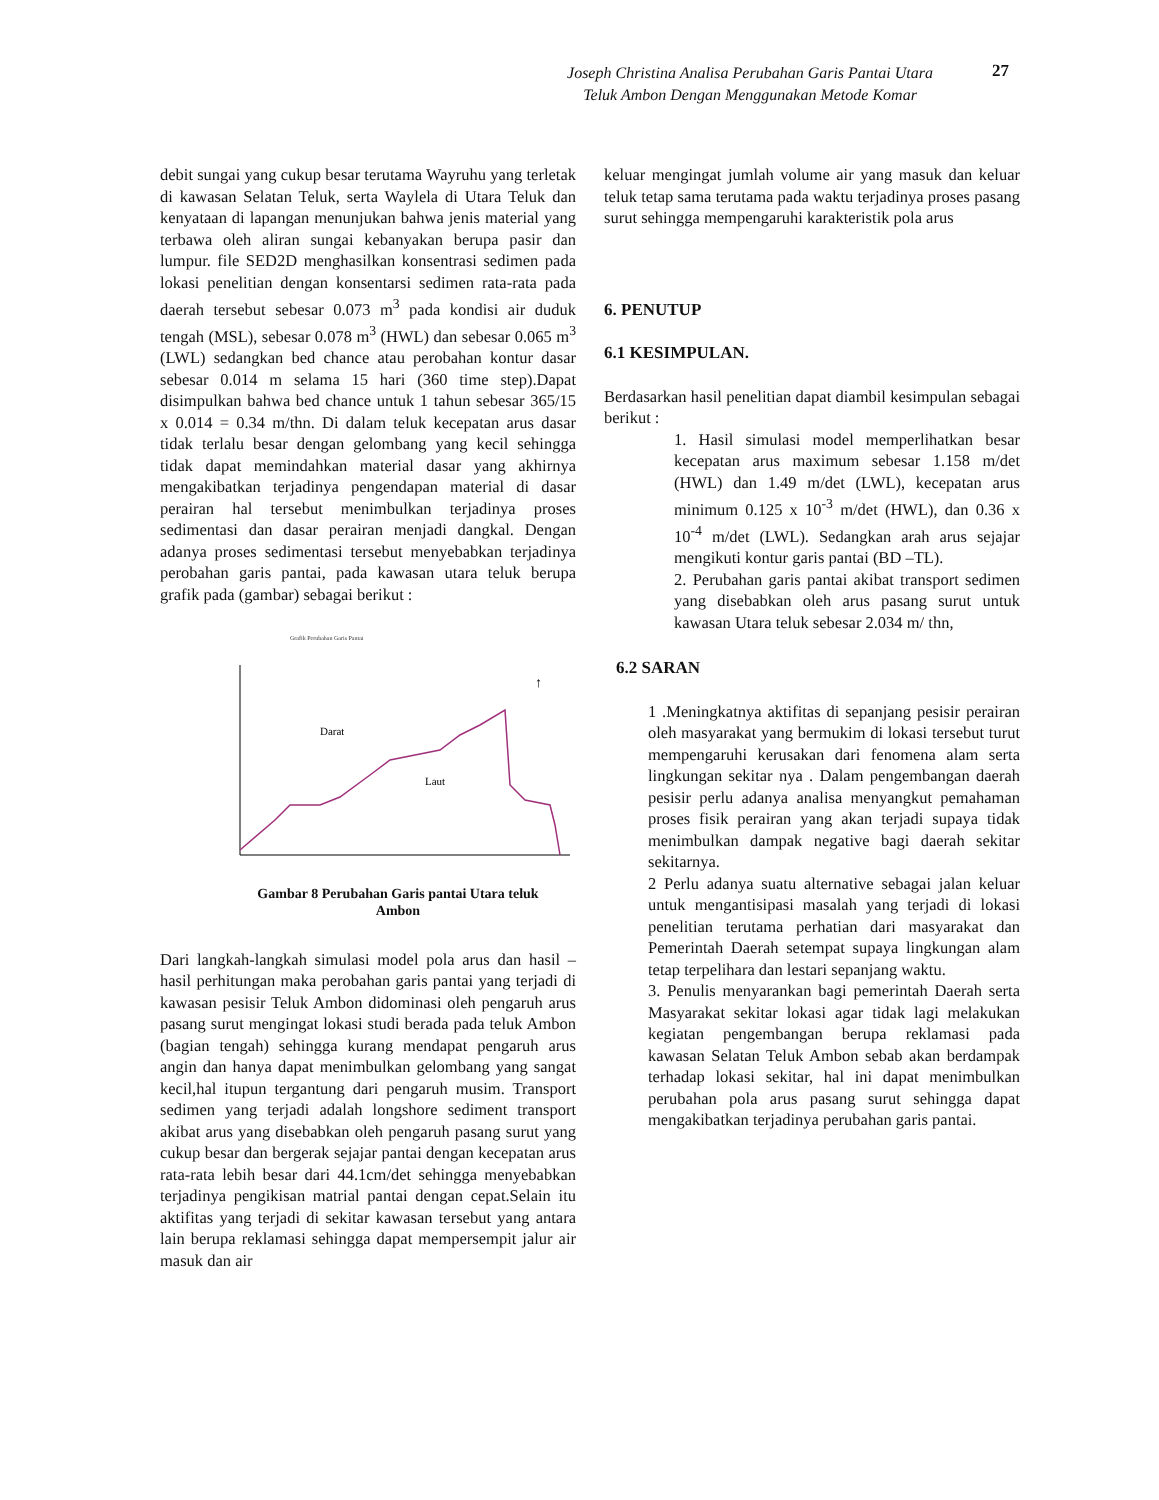Joseph Christina Analisa Perubahan Garis Pantai Utara
Teluk Ambon Dengan Menggunakan Metode Komar
27
debit sungai yang cukup besar terutama Wayruhu yang terletak di kawasan Selatan Teluk, serta Waylela di Utara Teluk dan kenyataan di lapangan menunjukan bahwa jenis material yang terbawa oleh aliran sungai kebanyakan berupa pasir dan lumpur. file SED2D menghasilkan konsentrasi sedimen pada lokasi penelitian dengan konsentarsi sedimen rata-rata pada daerah tersebut sebesar 0.073 m<sup>3</sup> pada kondisi air duduk tengah (MSL), sebesar 0.078 m<sup>3</sup> (HWL) dan sebesar 0.065 m<sup>3</sup> (LWL) sedangkan bed chance atau perobahan kontur dasar sebesar 0.014 m selama 15 hari (360 time step).Dapat disimpulkan bahwa bed chance untuk 1 tahun sebesar 365/15 x 0.014 = 0.34 m/thn. Di dalam teluk kecepatan arus dasar tidak terlalu besar dengan gelombang yang kecil sehingga tidak dapat memindahkan material dasar yang akhirnya mengakibatkan terjadinya pengendapan material di dasar perairan hal tersebut menimbulkan terjadinya proses sedimentasi dan dasar perairan menjadi dangkal. Dengan adanya proses sedimentasi tersebut menyebabkan terjadinya perobahan garis pantai, pada kawasan utara teluk berupa grafik pada (gambar) sebagai berikut :
Grafik Perubahan Garis Pantai
Darat
Laut
↑
Gambar 8 Perubahan Garis pantai Utara teluk
Ambon
Dari langkah-langkah simulasi model pola arus dan hasil –hasil perhitungan maka perobahan garis pantai yang terjadi di kawasan pesisir Teluk Ambon didominasi oleh pengaruh arus pasang surut mengingat lokasi studi berada pada teluk Ambon (bagian tengah) sehingga kurang mendapat pengaruh arus angin dan hanya dapat menimbulkan gelombang yang sangat kecil,hal itupun tergantung dari pengaruh musim. Transport sedimen yang terjadi adalah longshore sediment transport akibat arus yang disebabkan oleh pengaruh pasang surut yang cukup besar dan bergerak sejajar pantai dengan kecepatan arus rata-rata lebih besar dari 44.1cm/det sehingga menyebabkan terjadinya pengikisan matrial pantai dengan cepat.Selain itu aktifitas yang terjadi di sekitar kawasan tersebut yang antara lain berupa reklamasi sehingga dapat mempersempit jalur air masuk dan air
keluar mengingat jumlah volume air yang masuk dan keluar teluk tetap sama terutama pada waktu terjadinya proses pasang surut sehingga mempengaruhi karakteristik pola arus
6. PENUTUP
6.1 KESIMPULAN.
Berdasarkan hasil penelitian dapat diambil kesimpulan sebagai berikut :
1. Hasil simulasi model memperlihatkan besar kecepatan arus maximum sebesar 1.158 m/det (HWL) dan 1.49 m/det (LWL), kecepatan arus minimum 0.125 x 10<sup>-3</sup> m/det (HWL), dan 0.36 x 10<sup>-4</sup> m/det (LWL). Sedangkan arah arus sejajar mengikuti kontur garis pantai (BD –TL).
2. Perubahan garis pantai akibat transport sedimen yang disebabkan oleh arus pasang surut untuk kawasan Utara teluk sebesar 2.034 m/ thn,
6.2 SARAN
1 .Meningkatnya aktifitas di sepanjang pesisir perairan oleh masyarakat yang bermukim di lokasi tersebut turut mempengaruhi kerusakan dari fenomena alam serta lingkungan sekitar nya . Dalam pengembangan daerah pesisir perlu adanya analisa menyangkut pemahaman proses fisik perairan yang akan terjadi supaya tidak menimbulkan dampak negative bagi daerah sekitar sekitarnya.
2 Perlu adanya suatu alternative sebagai jalan keluar untuk mengantisipasi masalah yang terjadi di lokasi penelitian terutama perhatian dari masyarakat dan Pemerintah Daerah setempat supaya lingkungan alam tetap terpelihara dan lestari sepanjang waktu.
3. Penulis menyarankan bagi pemerintah Daerah serta Masyarakat sekitar lokasi agar tidak lagi melakukan kegiatan pengembangan berupa reklamasi pada kawasan Selatan Teluk Ambon sebab akan berdampak terhadap lokasi sekitar, hal ini dapat menimbulkan perubahan pola arus pasang surut sehingga dapat mengakibatkan terjadinya perubahan garis pantai.